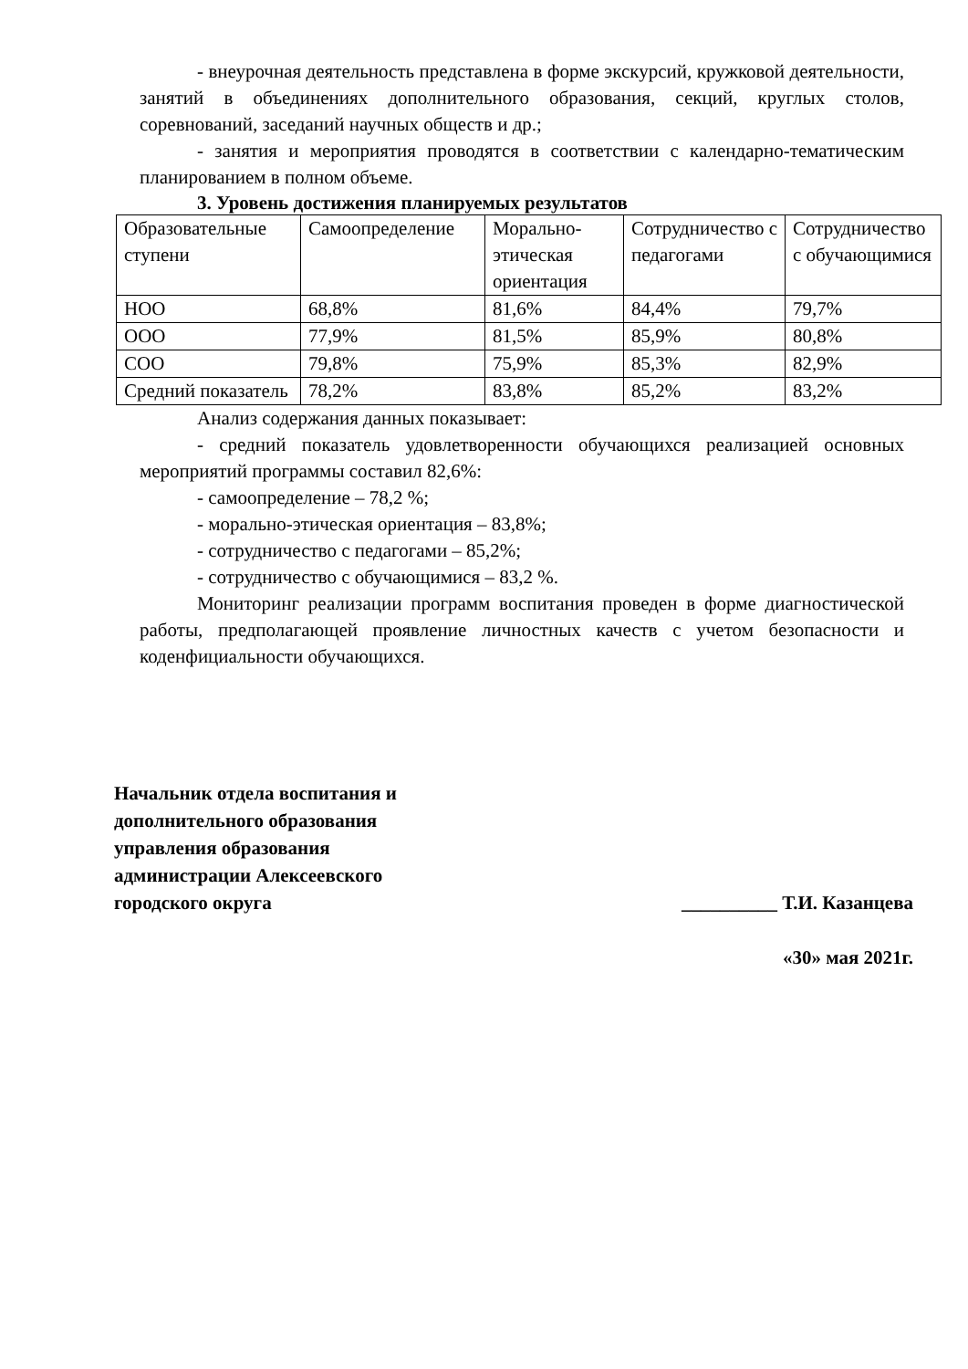- внеурочная деятельность представлена в форме экскурсий, кружковой деятельности, занятий в объединениях дополнительного образования, секций, круглых столов, соревнований, заседаний научных обществ и др.;
- занятия и мероприятия проводятся в соответствии с календарно-тематическим планированием в полном объеме.
3. Уровень достижения планируемых результатов
| Образовательные ступени | Самоопределение | Морально-этическая ориентация | Сотрудничество с педагогами | Сотрудничество с обучающимися |
| НОО | 68,8% | 81,6% | 84,4% | 79,7% |
| ООО | 77,9% | 81,5% | 85,9% | 80,8% |
| СОО | 79,8% | 75,9% | 85,3% | 82,9% |
| Средний показатель | 78,2% | 83,8% | 85,2% | 83,2% |
Анализ содержания данных показывает:
- средний показатель удовлетворенности обучающихся реализацией основных мероприятий программы составил 82,6%:
- самоопределение – 78,2 %;
- морально-этическая ориентация – 83,8%;
- сотрудничество с педагогами – 85,2%;
- сотрудничество с обучающимися – 83,2 %.
Мониторинг реализации программ воспитания проведен в форме диагностической работы, предполагающей проявление личностных качеств с учетом безопасности и коденфициальности обучающихся.
Начальник отдела воспитания и
дополнительного образования
управления образования
администрации Алексеевского
городского округа
__________ Т.И. Казанцева
«30» мая 2021г.